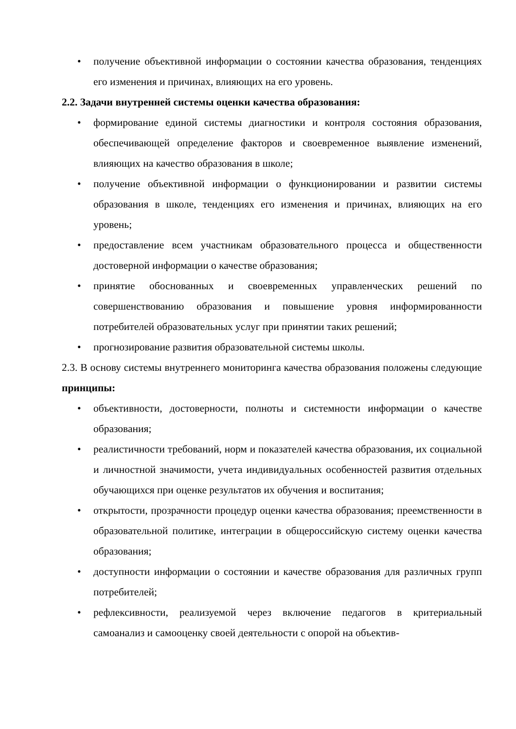• получение объективной информации о состоянии качества образования, тенденциях его изменения и причинах, влияющих на его уровень.
2.2. Задачи внутренней системы оценки качества образования:
• формирование единой системы диагностики и контроля состояния образования, обеспечивающей определение факторов и своевременное выявление изменений, влияющих на качество образования в школе;
• получение объективной информации о функционировании и развитии системы образования в школе, тенденциях его изменения и причинах, влияющих на его уровень;
• предоставление всем участникам образовательного процесса и общественности достоверной информации о качестве образования;
• принятие обоснованных и своевременных управленческих решений по совершенствованию образования и повышение уровня информированности потребителей образовательных услуг при принятии таких решений;
• прогнозирование развития образовательной системы школы.
2.3. В основу системы внутреннего мониторинга качества образования положены следующие принципы:
• объективности, достоверности, полноты и системности информации о качестве образования;
• реалистичности требований, норм и показателей качества образования, их социальной и личностной значимости, учета индивидуальных особенностей развития отдельных обучающихся при оценке результатов их обучения и воспитания;
• открытости, прозрачности процедур оценки качества образования; преемственности в образовательной политике, интеграции в общероссийскую систему оценки качества образования;
• доступности информации о состоянии и качестве образования для различных групп потребителей;
• рефлексивности, реализуемой через включение педагогов в критериальный самоанализ и самооценку своей деятельности с опорой на объектив-